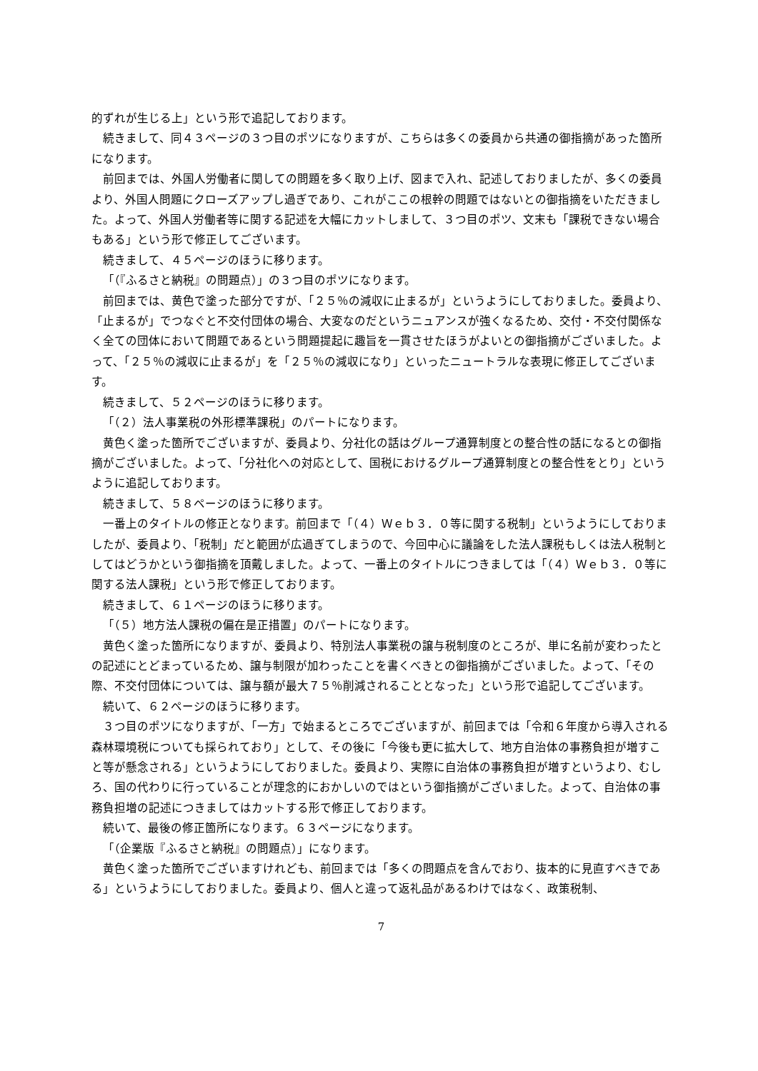的ずれが生じる上」という形で追記しております。
続きまして、同４３ページの３つ目のポツになりますが、こちらは多くの委員から共通の御指摘があった箇所になります。
前回までは、外国人労働者に関しての問題を多く取り上げ、図まで入れ、記述しておりましたが、多くの委員より、外国人問題にクローズアップし過ぎであり、これがここの根幹の問題ではないとの御指摘をいただきました。よって、外国人労働者等に関する記述を大幅にカットしまして、３つ目のポツ、文末も「課税できない場合もある」という形で修正してございます。
続きまして、４５ページのほうに移ります。
「（『ふるさと納税』の問題点）」の３つ目のポツになります。
前回までは、黄色で塗った部分ですが、「２５％の減収に止まるが」というようにしておりました。委員より、「止まるが」でつなぐと不交付団体の場合、大変なのだというニュアンスが強くなるため、交付・不交付関係なく全ての団体において問題であるという問題提起に趣旨を一貫させたほうがよいとの御指摘がございました。よって、「２５％の減収に止まるが」を「２５％の減収になり」といったニュートラルな表現に修正してございます。
続きまして、５２ページのほうに移ります。
「（２）法人事業税の外形標準課税」のパートになります。
黄色く塗った箇所でございますが、委員より、分社化の話はグループ通算制度との整合性の話になるとの御指摘がございました。よって、「分社化への対応として、国税におけるグループ通算制度との整合性をとり」というように追記しております。
続きまして、５８ページのほうに移ります。
一番上のタイトルの修正となります。前回まで「（４）Ｗｅｂ３．０等に関する税制」というようにしておりましたが、委員より、「税制」だと範囲が広過ぎてしまうので、今回中心に議論をした法人課税もしくは法人税制としてはどうかという御指摘を頂戴しました。よって、一番上のタイトルにつきましては「（４）Ｗｅｂ３．０等に関する法人課税」という形で修正しております。
続きまして、６１ページのほうに移ります。
「（５）地方法人課税の偏在是正措置」のパートになります。
黄色く塗った箇所になりますが、委員より、特別法人事業税の譲与税制度のところが、単に名前が変わったとの記述にとどまっているため、譲与制限が加わったことを書くべきとの御指摘がございました。よって、「その際、不交付団体については、譲与額が最大７５％削減されることとなった」という形で追記してございます。
続いて、６２ページのほうに移ります。
３つ目のポツになりますが、「一方」で始まるところでございますが、前回までは「令和６年度から導入される森林環境税についても採られており」として、その後に「今後も更に拡大して、地方自治体の事務負担が増すこと等が懸念される」というようにしておりました。委員より、実際に自治体の事務負担が増すというより、むしろ、国の代わりに行っていることが理念的におかしいのではという御指摘がございました。よって、自治体の事務負担増の記述につきましてはカットする形で修正しております。
続いて、最後の修正箇所になります。６３ページになります。
「（企業版『ふるさと納税』の問題点）」になります。
黄色く塗った箇所でございますけれども、前回までは「多くの問題点を含んでおり、抜本的に見直すべきである」というようにしておりました。委員より、個人と違って返礼品があるわけではなく、政策税制、
7